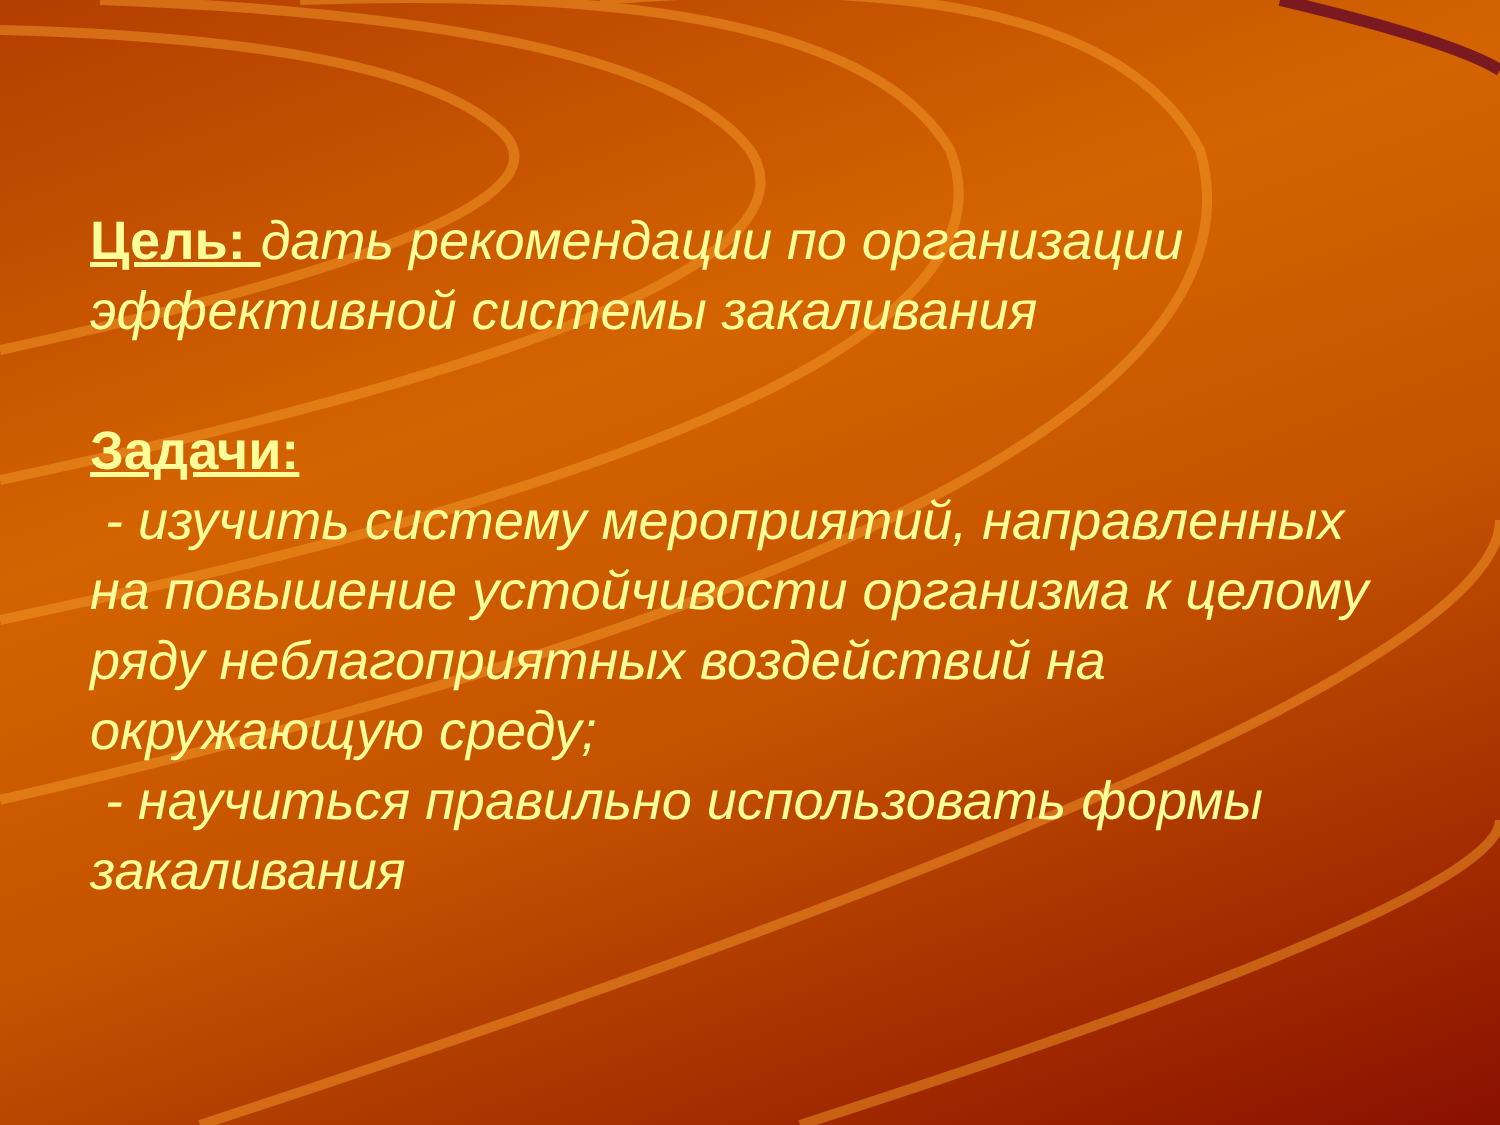Цель: дать рекомендации по организации эффективной системы закаливания
Задачи:
- изучить систему мероприятий, направленных на повышение устойчивости организма к целому ряду неблагоприятных воздействий на окружающую среду;
- научиться правильно использовать формы закаливания